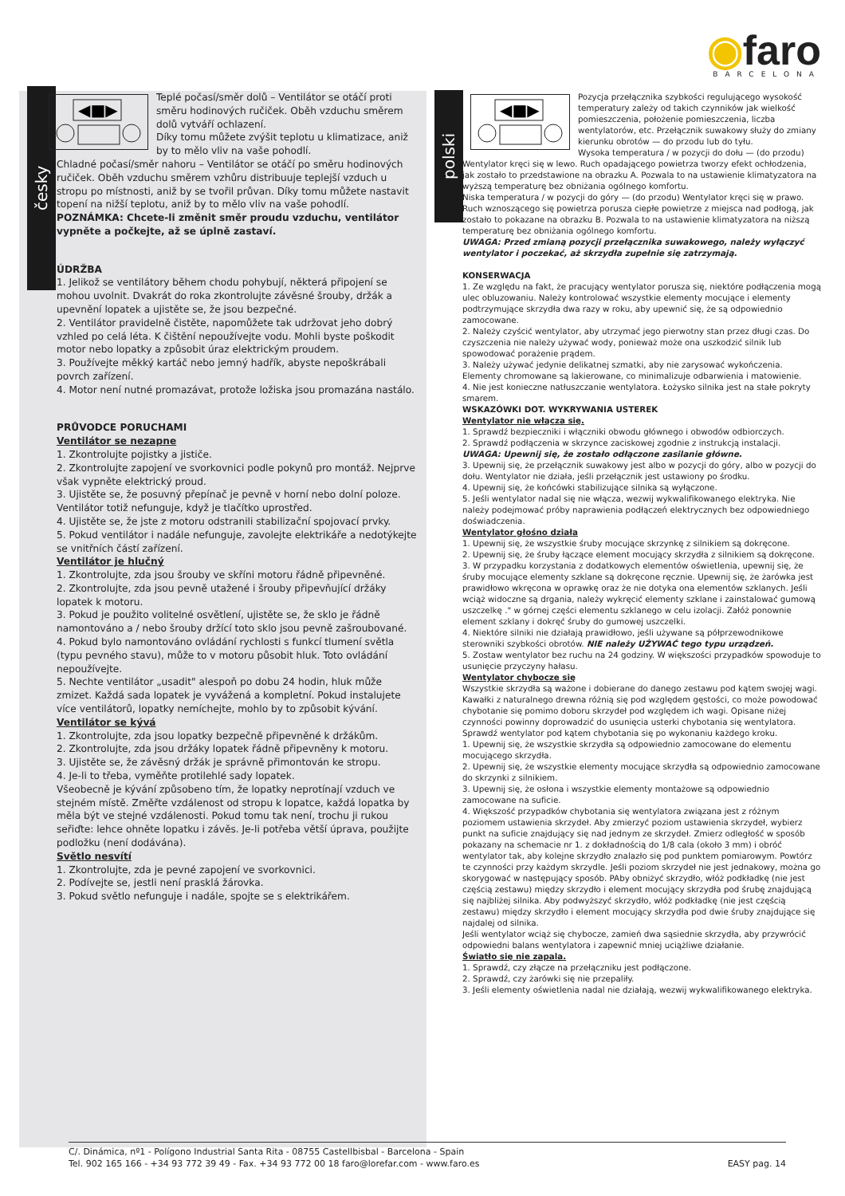◉faro
BARCELONA
česky
polski
◀■▶
Teplé počasí/směr dolů – Ventilátor se otáčí proti směru hodinových ručiček. Oběh vzduchu směrem dolů vytváří ochlazení.
Díky tomu můžete zvýšit teplotu u klimatizace, aniž by to mělo vliv na vaše pohodlí.
Chladné počasí/směr nahoru – Ventilátor se otáčí po směru hodinových ručiček. Oběh vzduchu směrem vzhůru distribuuje teplejší vzduch u stropu po místnosti, aniž by se tvořil průvan. Díky tomu můžete nastavit topení na nižší teplotu, aniž by to mělo vliv na vaše pohodlí.
POZNÁMKA: Chcete-li změnit směr proudu vzduchu, ventilátor vypněte a počkejte, až se úplně zastaví.
ÚDRŽBA
1. Jelikož se ventilátory během chodu pohybují, některá připojení se mohou uvolnit. Dvakrát do roka zkontrolujte závěsné šrouby, držák a upevnění lopatek a ujistěte se, že jsou bezpečné.
2. Ventilátor pravidelně čistěte, napomůžete tak udržovat jeho dobrý vzhled po celá léta. K čištění nepoužívejte vodu. Mohli byste poškodit motor nebo lopatky a způsobit úraz elektrickým proudem.
3. Používejte měkký kartáč nebo jemný hadřík, abyste nepoškrábali povrch zařízení.
4. Motor není nutné promazávat, protože ložiska jsou promazána nastálo.
PRŮVODCE PORUCHAMI
Ventilátor se nezapne
1. Zkontrolujte pojistky a jističe.
2. Zkontrolujte zapojení ve svorkovnici podle pokynů pro montáž. Nejprve však vypněte elektrický proud.
3. Ujistěte se, že posuvný přepínač je pevně v horní nebo dolní poloze. Ventilátor totiž nefunguje, když je tlačítko uprostřed.
4. Ujistěte se, že jste z motoru odstranili stabilizační spojovací prvky.
5. Pokud ventilátor i nadále nefunguje, zavolejte elektrikáře a nedotýkejte se vnitřních částí zařízení.
Ventilátor je hlučný
1. Zkontrolujte, zda jsou šrouby ve skříni motoru řádně připevněné.
2. Zkontrolujte, zda jsou pevně utažené i šrouby připevňující držáky lopatek k motoru.
3. Pokud je použito volitelné osvětlení, ujistěte se, že sklo je řádně namontováno a / nebo šrouby držící toto sklo jsou pevně zašroubované.
4. Pokud bylo namontováno ovládání rychlosti s funkcí tlumení světla (typu pevného stavu), může to v motoru působit hluk. Toto ovládání nepoužívejte.
5. Nechte ventilátor „usadit" alespoň po dobu 24 hodin, hluk může zmizet. Každá sada lopatek je vyvážená a kompletní. Pokud instalujete více ventilátorů, lopatky nemíchejte, mohlo by to způsobit kývání.
Ventilátor se kývá
1. Zkontrolujte, zda jsou lopatky bezpečně připevněné k držákům.
2. Zkontrolujte, zda jsou držáky lopatek řádně připevněny k motoru.
3. Ujistěte se, že závěsný držák je správně přimontován ke stropu.
4. Je-li to třeba, vyměňte protilehlé sady lopatek.
Všeobecně je kývání způsobeno tím, že lopatky neprotínají vzduch ve stejném místě. Změřte vzdálenost od stropu k lopatce, každá lopatka by měla být ve stejné vzdálenosti. Pokud tomu tak není, trochu ji rukou seřiďte: lehce ohněte lopatku i závěs. Je-li potřeba větší úprava, použijte podložku (není dodávána).
Světlo nesvítí
1. Zkontrolujte, zda je pevné zapojení ve svorkovnici.
2. Podívejte se, jestli není prasklá žárovka.
3. Pokud světlo nefunguje i nadále, spojte se s elektrikářem.
◀■▶
Pozycja przełącznika szybkości regulującego wysokość temperatury zależy od takich czynników jak wielkość pomieszczenia, położenie pomieszczenia, liczba wentylatorów, etc. Przełącznik suwakowy służy do zmiany kierunku obrotów — do przodu lub do tyłu.
Wysoka temperatura / w pozycji do dołu — (do przodu) Wentylator kręci się w lewo. Ruch opadającego powietrza tworzy efekt ochłodzenia, jak zostało to przedstawione na obrazku A. Pozwala to na ustawienie klimatyzatora na wyższą temperaturę bez obniżania ogólnego komfortu.
Niska temperatura / w pozycji do góry — (do przodu) Wentylator kręci się w prawo. Ruch wznoszącego się powietrza porusza ciepłe powietrze z miejsca nad podłogą, jak zostało to pokazane na obrazku B. Pozwala to na ustawienie klimatyzatora na niższą temperaturę bez obniżania ogólnego komfortu.
UWAGA: Przed zmianą pozycji przełącznika suwakowego, należy wyłączyć wentylator i poczekać, aż skrzydła zupełnie się zatrzymają.
KONSERWACJA
1. Ze względu na fakt, że pracujący wentylator porusza się, niektóre podłączenia mogą ulec obluzowaniu. Należy kontrolować wszystkie elementy mocujące i elementy podtrzymujące skrzydła dwa razy w roku, aby upewnić się, że są odpowiednio zamocowane.
2. Należy czyścić wentylator, aby utrzymać jego pierwotny stan przez długi czas. Do czyszczenia nie należy używać wody, ponieważ może ona uszkodzić silnik lub spowodować porażenie prądem.
3. Należy używać jedynie delikatnej szmatki, aby nie zarysować wykończenia. Elementy chromowane są lakierowane, co minimalizuje odbarwienia i matowienie.
4. Nie jest konieczne natłuszczanie wentylatora. Łożysko silnika jest na stałe pokryty smarem.
WSKAZÓWKI DOT. WYKRYWANIA USTEREK
Wentylator nie włącza się.
1. Sprawdź bezpieczniki i włączniki obwodu głównego i obwodów odbiorczych.
2. Sprawdź podłączenia w skrzynce zaciskowej zgodnie z instrukcją instalacji.
UWAGA: Upewnij się, że zostało odłączone zasilanie główne.
3. Upewnij się, że przełącznik suwakowy jest albo w pozycji do góry, albo w pozycji do dołu. Wentylator nie działa, jeśli przełącznik jest ustawiony po środku.
4. Upewnij się, że końcówki stabilizujące silnika są wyłączone.
5. Jeśli wentylator nadal się nie włącza, wezwij wykwalifikowanego elektryka. Nie należy podejmować próby naprawienia podłączeń elektrycznych bez odpowiedniego doświadczenia.
Wentylator głośno działa
1. Upewnij się, że wszystkie śruby mocujące skrzynkę z silnikiem są dokręcone.
2. Upewnij się, że śruby łączące element mocujący skrzydła z silnikiem są dokręcone.
3. W przypadku korzystania z dodatkowych elementów oświetlenia, upewnij się, że śruby mocujące elementy szklane są dokręcone ręcznie. Upewnij się, że żarówka jest prawidłowo wkręcona w oprawkę oraz że nie dotyka ona elementów szklanych. Jeśli wciąż widoczne są drgania, należy wykręcić elementy szklane i zainstalować gumową uszczelkę ." w górnej części elementu szklanego w celu izolacji. Załóż ponownie element szklany i dokręć śruby do gumowej uszczelki.
4. Niektóre silniki nie działają prawidłowo, jeśli używane są półprzewodnikowe sterowniki szybkości obrotów. NIE należy UŻYWAĆ tego typu urządzeń.
5. Zostaw wentylator bez ruchu na 24 godziny. W większości przypadków spowoduje to usunięcie przyczyny hałasu.
Wentylator chybocze się
Wszystkie skrzydła są ważone i dobierane do danego zestawu pod kątem swojej wagi. Kawałki z naturalnego drewna różnią się pod względem gęstości, co może powodować chybotanie się pomimo doboru skrzydeł pod względem ich wagi. Opisane niżej czynności powinny doprowadzić do usunięcia usterki chybotania się wentylatora. Sprawdź wentylator pod kątem chybotania się po wykonaniu każdego kroku.
1. Upewnij się, że wszystkie skrzydła są odpowiednio zamocowane do elementu mocującego skrzydła.
2. Upewnij się, że wszystkie elementy mocujące skrzydła są odpowiednio zamocowane do skrzynki z silnikiem.
3. Upewnij się, że osłona i wszystkie elementy montażowe są odpowiednio zamocowane na suficie.
4. Większość przypadków chybotania się wentylatora związana jest z różnym poziomem ustawienia skrzydeł. Aby zmierzyć poziom ustawienia skrzydeł, wybierz punkt na suficie znajdujący się nad jednym ze skrzydeł. Zmierz odległość w sposób pokazany na schemacie nr 1. z dokładnością do 1/8 cala (około 3 mm) i obróć wentylator tak, aby kolejne skrzydło znalazło się pod punktem pomiarowym. Powtórz te czynności przy każdym skrzydle. Jeśli poziom skrzydeł nie jest jednakowy, można go skorygować w następujący sposób. PAby obniżyć skrzydło, włóż podkładkę (nie jest częścią zestawu) między skrzydło i element mocujący skrzydła pod śrubę znajdującą się najbliżej silnika. Aby podwyższyć skrzydło, włóż podkładkę (nie jest częścią zestawu) między skrzydło i element mocujący skrzydła pod dwie śruby znajdujące się najdalej od silnika.
Jeśli wentylator wciąż się chybocze, zamień dwa sąsiednie skrzydła, aby przywrócić odpowiedni balans wentylatora i zapewnić mniej uciążliwe działanie.
Światło się nie zapala.
1. Sprawdź, czy złącze na przełączniku jest podłączone.
2. Sprawdź, czy żarówki się nie przepaliły.
3. Jeśli elementy oświetlenia nadal nie działają, wezwij wykwalifikowanego elektryka.
C/. Dinámica, nº1 - Polígono Industrial Santa Rita - 08755 Castellbisbal - Barcelona - Spain
Tel. 902 165 166 - +34 93 772 39 49 - Fax. +34 93 772 00 18 faro@lorefar.com - www.faro.es EASY pag. 14